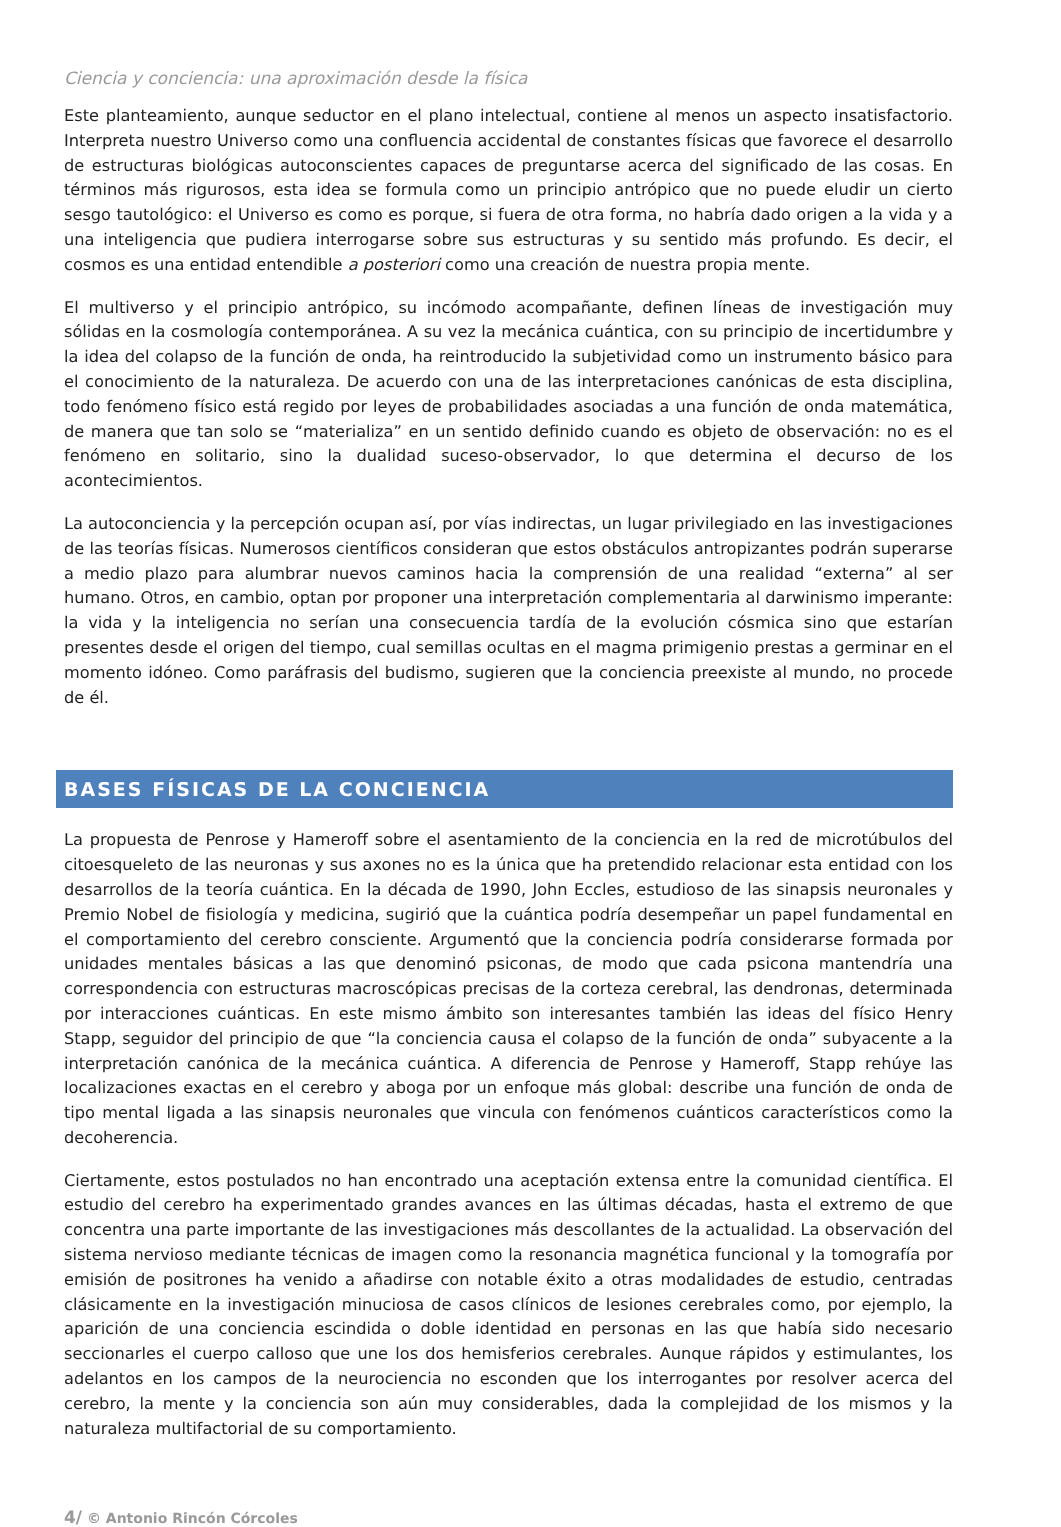Ciencia y conciencia: una aproximación desde la física
Este planteamiento, aunque seductor en el plano intelectual, contiene al menos un aspecto insatisfactorio. Interpreta nuestro Universo como una confluencia accidental de constantes físicas que favorece el desarrollo de estructuras biológicas autoconscientes capaces de preguntarse acerca del significado de las cosas. En términos más rigurosos, esta idea se formula como un principio antrópico que no puede eludir un cierto sesgo tautológico: el Universo es como es porque, si fuera de otra forma, no habría dado origen a la vida y a una inteligencia que pudiera interrogarse sobre sus estructuras y su sentido más profundo. Es decir, el cosmos es una entidad entendible a posteriori como una creación de nuestra propia mente.
El multiverso y el principio antrópico, su incómodo acompañante, definen líneas de investigación muy sólidas en la cosmología contemporánea. A su vez la mecánica cuántica, con su principio de incertidumbre y la idea del colapso de la función de onda, ha reintroducido la subjetividad como un instrumento básico para el conocimiento de la naturaleza. De acuerdo con una de las interpretaciones canónicas de esta disciplina, todo fenómeno físico está regido por leyes de probabilidades asociadas a una función de onda matemática, de manera que tan solo se “materializa” en un sentido definido cuando es objeto de observación: no es el fenómeno en solitario, sino la dualidad suceso-observador, lo que determina el decurso de los acontecimientos.
La autoconciencia y la percepción ocupan así, por vías indirectas, un lugar privilegiado en las investigaciones de las teorías físicas. Numerosos científicos consideran que estos obstáculos antropizantes podrán superarse a medio plazo para alumbrar nuevos caminos hacia la comprensión de una realidad “externa” al ser humano. Otros, en cambio, optan por proponer una interpretación complementaria al darwinismo imperante: la vida y la inteligencia no serían una consecuencia tardía de la evolución cósmica sino que estarían presentes desde el origen del tiempo, cual semillas ocultas en el magma primigenio prestas a germinar en el momento idóneo. Como paráfrasis del budismo, sugieren que la conciencia preexiste al mundo, no procede de él.
BASES FÍSICAS DE LA CONCIENCIA
La propuesta de Penrose y Hameroff sobre el asentamiento de la conciencia en la red de microtúbulos del citoesqueleto de las neuronas y sus axones no es la única que ha pretendido relacionar esta entidad con los desarrollos de la teoría cuántica. En la década de 1990, John Eccles, estudioso de las sinapsis neuronales y Premio Nobel de fisiología y medicina, sugirió que la cuántica podría desempeñar un papel fundamental en el comportamiento del cerebro consciente. Argumentó que la conciencia podría considerarse formada por unidades mentales básicas a las que denominó psiconas, de modo que cada psicona mantendría una correspondencia con estructuras macroscópicas precisas de la corteza cerebral, las dendronas, determinada por interacciones cuánticas. En este mismo ámbito son interesantes también las ideas del físico Henry Stapp, seguidor del principio de que “la conciencia causa el colapso de la función de onda” subyacente a la interpretación canónica de la mecánica cuántica. A diferencia de Penrose y Hameroff, Stapp rehúye las localizaciones exactas en el cerebro y aboga por un enfoque más global: describe una función de onda de tipo mental ligada a las sinapsis neuronales que vincula con fenómenos cuánticos característicos como la decoherencia.
Ciertamente, estos postulados no han encontrado una aceptación extensa entre la comunidad científica. El estudio del cerebro ha experimentado grandes avances en las últimas décadas, hasta el extremo de que concentra una parte importante de las investigaciones más descollantes de la actualidad. La observación del sistema nervioso mediante técnicas de imagen como la resonancia magnética funcional y la tomografía por emisión de positrones ha venido a añadirse con notable éxito a otras modalidades de estudio, centradas clásicamente en la investigación minuciosa de casos clínicos de lesiones cerebrales como, por ejemplo, la aparición de una conciencia escindida o doble identidad en personas en las que había sido necesario seccionarles el cuerpo calloso que une los dos hemisferios cerebrales. Aunque rápidos y estimulantes, los adelantos en los campos de la neurociencia no esconden que los interrogantes por resolver acerca del cerebro, la mente y la conciencia son aún muy considerables, dada la complejidad de los mismos y la naturaleza multifactorial de su comportamiento.
4/ © Antonio Rincón Córcoles